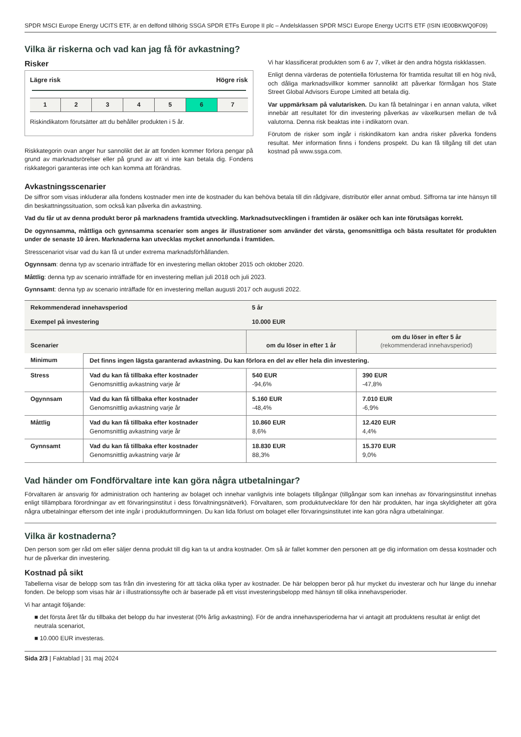SPDR MSCI Europe Energy UCITS ETF, är en delfond tillhörig SSGA SPDR ETFs Europe II plc – Andelsklassen SPDR MSCI Europe Energy UCITS ETF (ISIN IE00BKWQ0F09)
Vilka är riskerna och vad kan jag få för avkastning?
Risker
Lägre risk Högre risk
| 1 | 2 | 3 | 4 | 5 | 6 | 7 |
Riskindikatorn förutsätter att du behåller produkten i 5 år.
Riskkategorin ovan anger hur sannolikt det är att fonden kommer förlora pengar på grund av marknadsrörelser eller på grund av att vi inte kan betala dig. Fondens riskkategori garanteras inte och kan komma att förändras.
Vi har klassificerat produkten som 6 av 7, vilket är den andra högsta riskklassen.
Enligt denna värderas de potentiella förlusterna för framtida resultat till en hög nivå, och dåliga marknadsvillkor kommer sannolikt att påverkar förmågan hos State Street Global Advisors Europe Limited att betala dig.
Var uppmärksam på valutarisken. Du kan få betalningar i en annan valuta, vilket innebär att resultatet för din investering påverkas av växelkursen mellan de två valutorna. Denna risk beaktas inte i indikatorn ovan.
Förutom de risker som ingår i riskindikatorn kan andra risker påverka fondens resultat. Mer information finns i fondens prospekt. Du kan få tillgång till det utan kostnad på www.ssga.com.
Avkastningsscenarier
De siffror som visas inkluderar alla fondens kostnader men inte de kostnader du kan behöva betala till din rådgivare, distributör eller annat ombud. Siffrorna tar inte hänsyn till din beskattningssituation, som också kan påverka din avkastning.
Vad du får ut av denna produkt beror på marknadens framtida utveckling. Marknadsutvecklingen i framtiden är osäker och kan inte förutsägas korrekt.
De ogynnsamma, måttliga och gynnsamma scenarier som anges är illustrationer som använder det värsta, genomsnittliga och bästa resultatet för produkten under de senaste 10 åren. Marknaderna kan utvecklas mycket annorlunda i framtiden.
Stresscenariot visar vad du kan få ut under extrema marknadsförhållanden.
Ogynnsam: denna typ av scenario inträffade för en investering mellan oktober 2015 och oktober 2020.
Måttlig: denna typ av scenario inträffade för en investering mellan juli 2018 och juli 2023.
Gynnsamt: denna typ av scenario inträffade för en investering mellan augusti 2017 och augusti 2022.
| Rekommenderad innehavsperiod | | 5 år | |
| --- | --- | --- | --- |
| Exempel på investering | | 10.000 EUR | |
| Scenarier | | om du löser in efter 1 år | om du löser in efter 5 år (rekommenderad innehavsperiod) |
| Minimum | Det finns ingen lägsta garanterad avkastning. Du kan förlora en del av eller hela din investering. | | |
| Stress | Vad du kan få tillbaka efter kostnader Genomsnittlig avkastning varje år | 540 EUR -94,6% | 390 EUR -47,8% |
| Ogynnsam | Vad du kan få tillbaka efter kostnader Genomsnittlig avkastning varje år | 5.160 EUR -48,4% | 7.010 EUR -6,9% |
| Måttlig | Vad du kan få tillbaka efter kostnader Genomsnittlig avkastning varje år | 10.860 EUR 8,6% | 12.420 EUR 4,4% |
| Gynnsamt | Vad du kan få tillbaka efter kostnader Genomsnittlig avkastning varje år | 18.830 EUR 88,3% | 15.370 EUR 9,0% |
Vad händer om Fondförvaltare inte kan göra några utbetalningar?
Förvaltaren är ansvarig för administration och hantering av bolaget och innehar vanligtvis inte bolagets tillgångar (tillgångar som kan innehas av förvaringsinstitut innehas enligt tillämpbara förordningar av ett förvaringsinstitut i dess förvaltningsnätverk). Förvaltaren, som produktutvecklare för den här produkten, har inga skyldigheter att göra några utbetalningar eftersom det inte ingår i produktutformningen. Du kan lida förlust om bolaget eller förvaringsinstitutet inte kan göra några utbetalningar.
Vilka är kostnaderna?
Den person som ger råd om eller säljer denna produkt till dig kan ta ut andra kostnader. Om så är fallet kommer den personen att ge dig information om dessa kostnader och hur de påverkar din investering.
Kostnad på sikt
Tabellerna visar de belopp som tas från din investering för att täcka olika typer av kostnader. De här beloppen beror på hur mycket du investerar och hur länge du innehar fonden. De belopp som visas här är i illustrationssyfte och är baserade på ett visst investeringsbelopp med hänsyn till olika innehavsperioder.
Vi har antagit följande:
■ det första året får du tillbaka det belopp du har investerat (0% årlig avkastning). För de andra innehavsperioderna har vi antagit att produktens resultat är enligt det neutrala scenariot,
■ 10.000 EUR investeras.
Sida 2/3 | Faktablad | 31 maj 2024